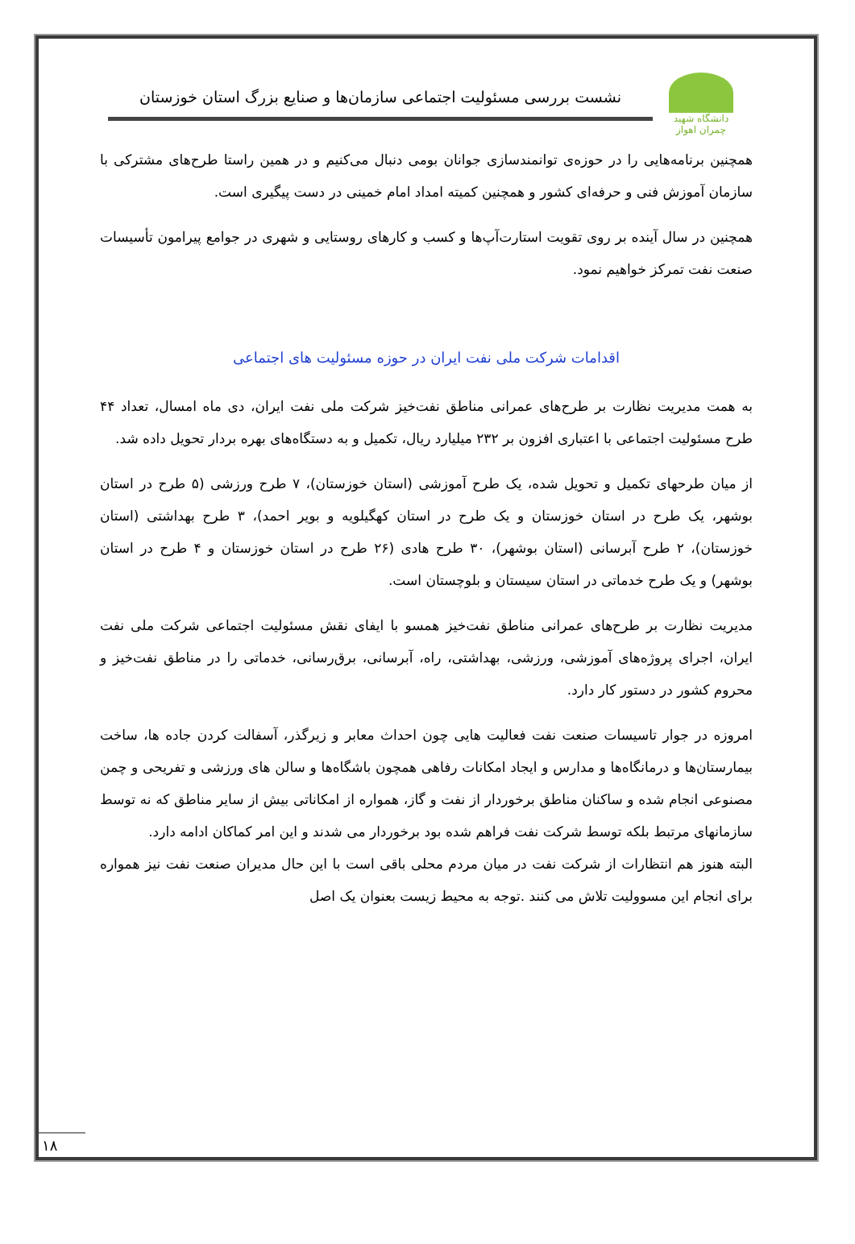دانشگاه شهید چمران اهواز
نشست بررسی مسئولیت اجتماعی سازمان‌ها و صنایع بزرگ استان خوزستان
همچنین برنامه‌هایی را در حوزه‌ی توانمندسازی جوانان بومی دنبال می‌کنیم و در همین راستا طرح‌های مشترکی با سازمان آموزش فنی و حرفه‌ای کشور و همچنین کمیته امداد امام خمینی در دست پیگیری است.
همچنین در سال آینده بر روی تقویت استارت‌آپ‌ها و کسب و کارهای روستایی و شهری در جوامع پیرامون تأسیسات صنعت نفت تمرکز خواهیم نمود.
اقدامات شرکت ملی نفت ایران در حوزه مسئولیت های اجتماعی
به همت مدیریت نظارت بر طرح‌های عمرانی مناطق نفت‌خیز شرکت ملی نفت ایران، دی ماه امسال، تعداد ۴۴ طرح مسئولیت اجتماعی با اعتباری افزون بر ۲۳۲ میلیارد ریال، تکمیل و به دستگاه‌های بهره بردار تحویل داده شد.
از میان طرحهای تکمیل و تحویل شده، یک طرح آموزشی (استان خوزستان)، ۷ طرح ورزشی (۵ طرح در استان بوشهر، یک طرح در استان خوزستان و یک طرح در استان کهگیلویه و بویر احمد)، ۳ طرح بهداشتی (استان خوزستان)، ۲ طرح آبرسانی (استان بوشهر)، ۳۰ طرح هادی (۲۶ طرح در استان خوزستان و ۴ طرح در استان بوشهر) و یک طرح خدماتی در استان سیستان و بلوچستان است.
مدیریت نظارت بر طرح‌های عمرانی مناطق نفت‌خیز همسو با ایفای نقش مسئولیت اجتماعی شرکت ملی نفت ایران، اجرای پروژه‌های آموزشی، ورزشی، بهداشتی، راه، آبرسانی، برق‌رسانی، خدماتی را در مناطق نفت‌خیز و محروم کشور در دستور کار دارد.
امروزه در جوار تاسیسات صنعت نفت فعالیت هایی چون احداث معابر و زیرگذر، آسفالت کردن جاده ها، ساخت بیمارستان‌ها و درمانگاه‌ها و مدارس و ایجاد امکانات رفاهی همچون باشگاه‌ها و سالن های ورزشی و تفریحی و چمن مصنوعی انجام شده و ساکنان مناطق برخوردار از نفت و گاز، همواره از امکاناتی بیش از سایر مناطق که نه توسط سازمانهای مرتبط بلکه توسط شرکت نفت فراهم شده بود برخوردار می شدند و این امر کماکان ادامه دارد.
البته هنوز هم انتظارات از شرکت نفت در میان مردم محلی باقی است با این حال مدیران صنعت نفت نیز همواره برای انجام این مسوولیت تلاش می کنند .توجه به محیط زیست بعنوان یک اصل
۱۸